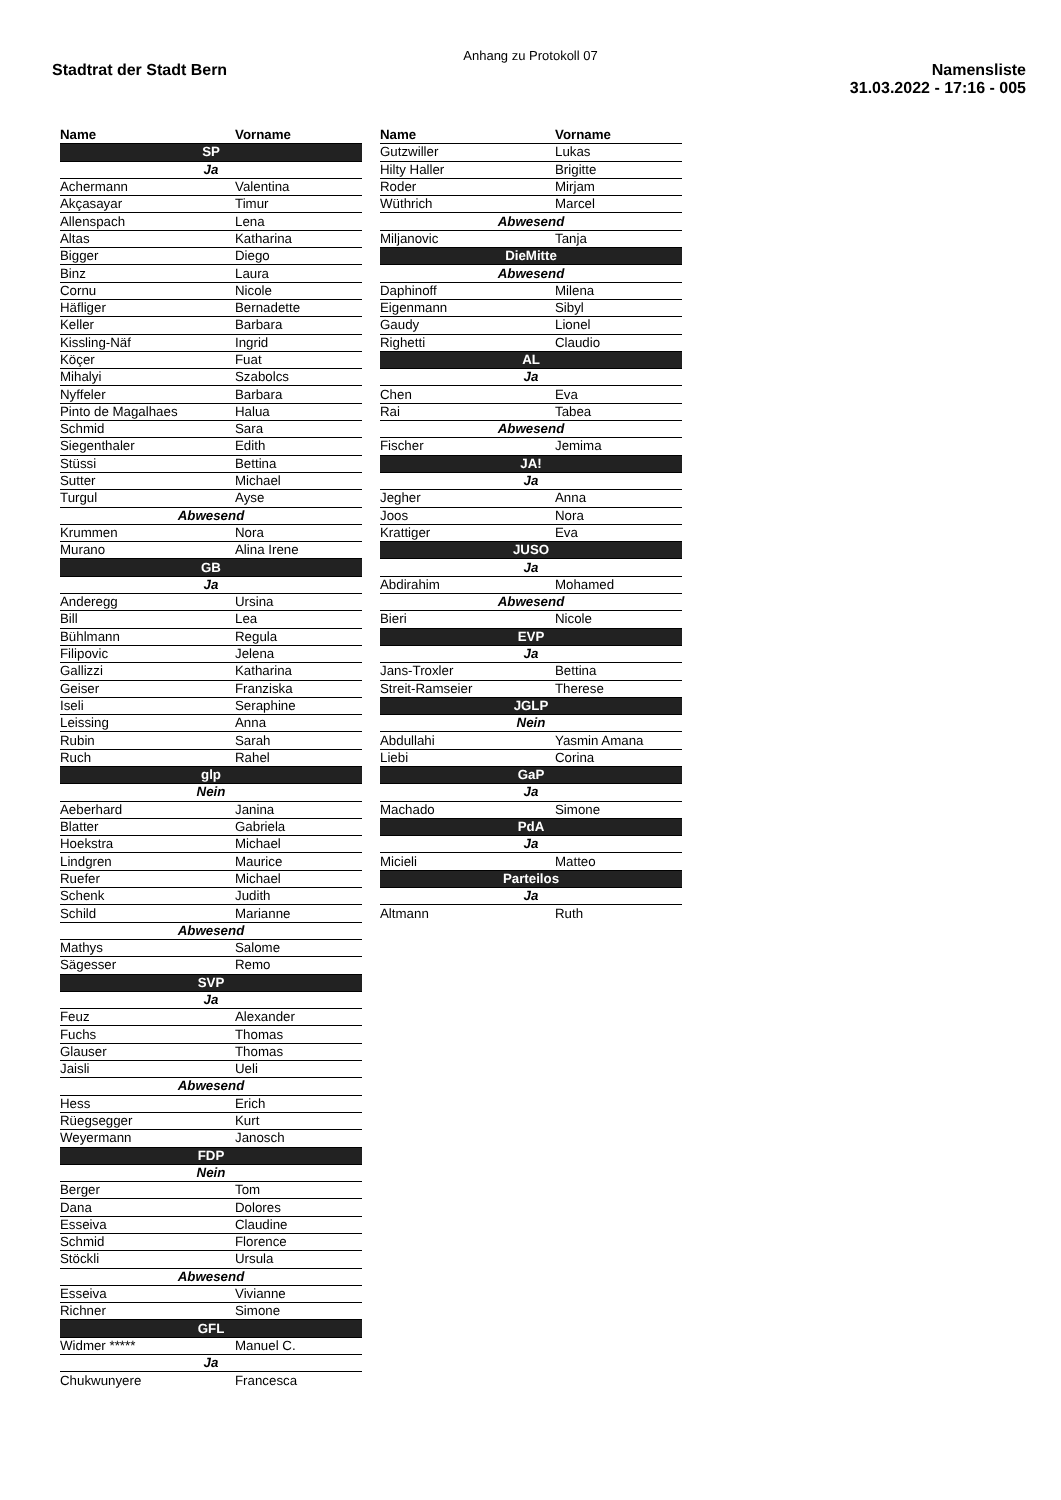Anhang zu Protokoll 07
Stadtrat der Stadt Bern Namensliste
31.03.2022 - 17:16 - 005
| Name | Vorname |
| --- | --- |
| SP | |
| Ja | |
| Achermann | Valentina |
| Akçasayar | Timur |
| Allenspach | Lena |
| Altas | Katharina |
| Bigger | Diego |
| Binz | Laura |
| Cornu | Nicole |
| Häfliger | Bernadette |
| Keller | Barbara |
| Kissling-Näf | Ingrid |
| Köçer | Fuat |
| Mihalyi | Szabolcs |
| Nyffeler | Barbara |
| Pinto de Magalhaes | Halua |
| Schmid | Sara |
| Siegenthaler | Edith |
| Stüssi | Bettina |
| Sutter | Michael |
| Turgul | Ayse |
| Abwesend | |
| Krummen | Nora |
| Murano | Alina Irene |
| GB | |
| Ja | |
| Anderegg | Ursina |
| Bill | Lea |
| Bühlmann | Regula |
| Filipovic | Jelena |
| Gallizzi | Katharina |
| Geiser | Franziska |
| Iseli | Seraphine |
| Leissing | Anna |
| Rubin | Sarah |
| Ruch | Rahel |
| glp | |
| Nein | |
| Aeberhard | Janina |
| Blatter | Gabriela |
| Hoekstra | Michael |
| Lindgren | Maurice |
| Ruefer | Michael |
| Schenk | Judith |
| Schild | Marianne |
| Abwesend | |
| Mathys | Salome |
| Sägesser | Remo |
| SVP | |
| Ja | |
| Feuz | Alexander |
| Fuchs | Thomas |
| Glauser | Thomas |
| Jaisli | Ueli |
| Abwesend | |
| Hess | Erich |
| Rüegsegger | Kurt |
| Weyermann | Janosch |
| FDP | |
| Nein | |
| Berger | Tom |
| Dana | Dolores |
| Esseiva | Claudine |
| Schmid | Florence |
| Stöckli | Ursula |
| Abwesend | |
| Esseiva | Vivianne |
| Richner | Simone |
| GFL | |
| Widmer ***** | Manuel C. |
| Ja | |
| Chukwunyere | Francesca |
| Name | Vorname |
| --- | --- |
| Gutzwiller | Lukas |
| Hilty Haller | Brigitte |
| Roder | Mirjam |
| Wüthrich | Marcel |
| Abwesend | |
| Miljanovic | Tanja |
| DieMitte | |
| Abwesend | |
| Daphinoff | Milena |
| Eigenmann | Sibyl |
| Gaudy | Lionel |
| Righetti | Claudio |
| AL | |
| Ja | |
| Chen | Eva |
| Rai | Tabea |
| Abwesend | |
| Fischer | Jemima |
| JA! | |
| Ja | |
| Jegher | Anna |
| Joos | Nora |
| Krattiger | Eva |
| JUSO | |
| Ja | |
| Abdirahim | Mohamed |
| Abwesend | |
| Bieri | Nicole |
| EVP | |
| Ja | |
| Jans-Troxler | Bettina |
| Streit-Ramseier | Therese |
| JGLP | |
| Nein | |
| Abdullahi | Yasmin Amana |
| Liebi | Corina |
| GaP | |
| Ja | |
| Machado | Simone |
| PdA | |
| Ja | |
| Micieli | Matteo |
| Parteilos | |
| Ja | |
| Altmann | Ruth |